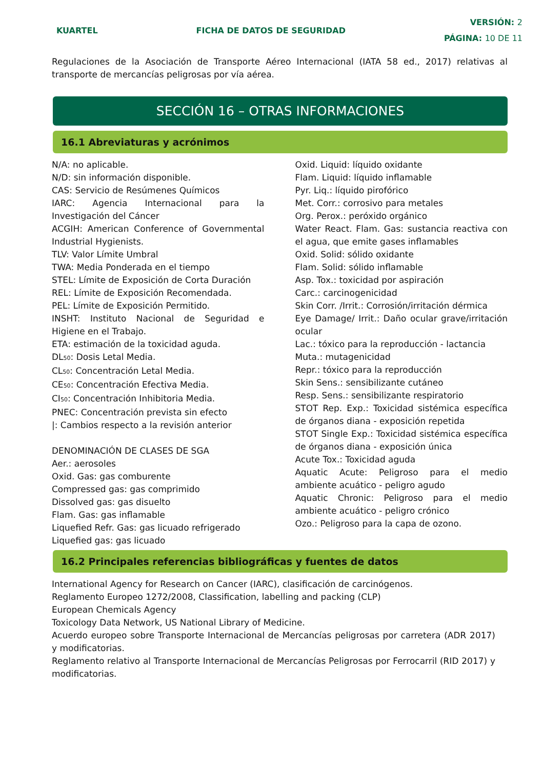KUARTEL FICHA DE DATOS DE SEGURIDAD
VERSIÓN: 2
PÁGINA: 10 DE 11
Regulaciones de la Asociación de Transporte Aéreo Internacional (IATA 58 ed., 2017) relativas al transporte de mercancías peligrosas por vía aérea.
SECCIÓN 16 – OTRAS INFORMACIONES
16.1 Abreviaturas y acrónimos
N/A: no aplicable.
N/D: sin información disponible.
CAS: Servicio de Resúmenes Químicos
IARC: Agencia Internacional para la Investigación del Cáncer
ACGIH: American Conference of Governmental Industrial Hygienists.
TLV: Valor Límite Umbral
TWA: Media Ponderada en el tiempo
STEL: Límite de Exposición de Corta Duración
REL: Límite de Exposición Recomendada.
PEL: Límite de Exposición Permitido.
INSHT: Instituto Nacional de Seguridad e Higiene en el Trabajo.
ETA: estimación de la toxicidad aguda.
DL<sub>50</sub>: Dosis Letal Media.
CL<sub>50</sub>: Concentración Letal Media.
CE<sub>50</sub>: Concentración Efectiva Media.
CI<sub>50</sub>: Concentración Inhibitoria Media.
PNEC: Concentración prevista sin efecto
|: Cambios respecto a la revisión anterior
DENOMINACIÓN DE CLASES DE SGA
Aer.: aerosoles
Oxid. Gas: gas comburente
Compressed gas: gas comprimido
Dissolved gas: gas disuelto
Flam. Gas: gas inflamable
Liquefied Refr. Gas: gas licuado refrigerado
Liquefied gas: gas licuado
Oxid. Liquid: líquido oxidante
Flam. Liquid: líquido inflamable
Pyr. Liq.: líquido pirofórico
Met. Corr.: corrosivo para metales
Org. Perox.: peróxido orgánico
Water React. Flam. Gas: sustancia reactiva con el agua, que emite gases inflamables
Oxid. Solid: sólido oxidante
Flam. Solid: sólido inflamable
Asp. Tox.: toxicidad por aspiración
Carc.: carcinogenicidad
Skin Corr. /Irrit.: Corrosión/irritación dérmica
Eye Damage/ Irrit.: Daño ocular grave/irritación ocular
Lac.: tóxico para la reproducción - lactancia
Muta.: mutagenicidad
Repr.: tóxico para la reproducción
Skin Sens.: sensibilizante cutáneo
Resp. Sens.: sensibilizante respiratorio
STOT Rep. Exp.: Toxicidad sistémica específica de órganos diana - exposición repetida
STOT Single Exp.: Toxicidad sistémica específica de órganos diana - exposición única
Acute Tox.: Toxicidad aguda
Aquatic Acute: Peligroso para el medio ambiente acuático - peligro agudo
Aquatic Chronic: Peligroso para el medio ambiente acuático - peligro crónico
Ozo.: Peligroso para la capa de ozono.
16.2 Principales referencias bibliográficas y fuentes de datos
International Agency for Research on Cancer (IARC), clasificación de carcinógenos.
Reglamento Europeo 1272/2008, Classification, labelling and packing (CLP)
European Chemicals Agency
Toxicology Data Network, US National Library of Medicine.
Acuerdo europeo sobre Transporte Internacional de Mercancías peligrosas por carretera (ADR 2017) y modificatorias.
Reglamento relativo al Transporte Internacional de Mercancías Peligrosas por Ferrocarril (RID 2017) y modificatorias.